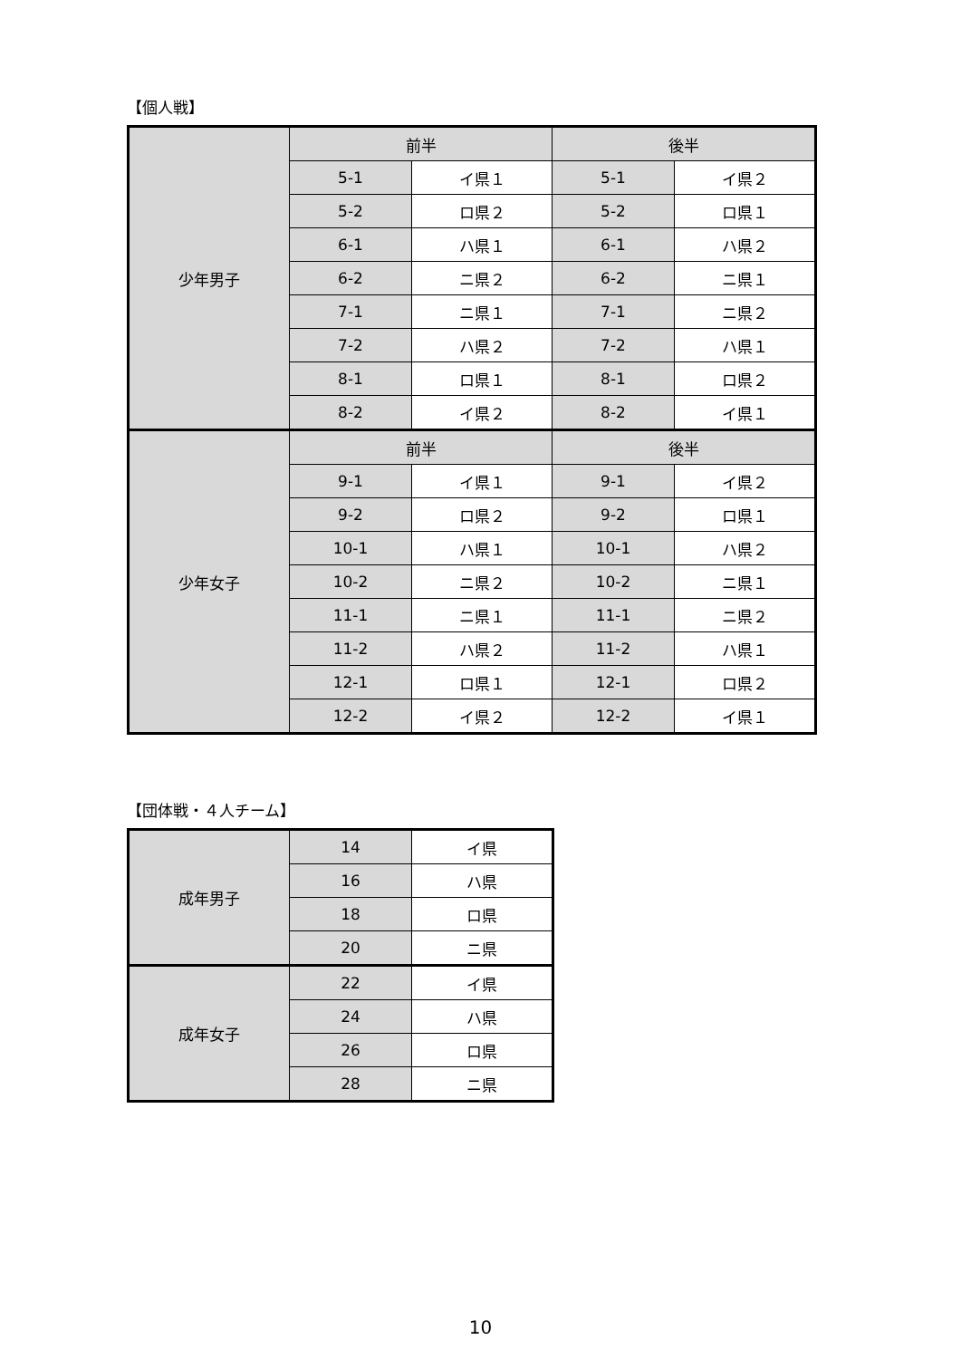【個人戦】
| 少年男子 | 前半 | | 後半 | |
| | 5-1 | イ県１ | 5-1 | イ県２ |
| | 5-2 | ロ県２ | 5-2 | ロ県１ |
| | 6-1 | ハ県１ | 6-1 | ハ県２ |
| | 6-2 | ニ県２ | 6-2 | ニ県１ |
| | 7-1 | ニ県１ | 7-1 | ニ県２ |
| | 7-2 | ハ県２ | 7-2 | ハ県１ |
| | 8-1 | ロ県１ | 8-1 | ロ県２ |
| | 8-2 | イ県２ | 8-2 | イ県１ |
| 少年女子 | 前半 | | 後半 | |
| | 9-1 | イ県１ | 9-1 | イ県２ |
| | 9-2 | ロ県２ | 9-2 | ロ県１ |
| | 10-1 | ハ県１ | 10-1 | ハ県２ |
| | 10-2 | ニ県２ | 10-2 | ニ県１ |
| | 11-1 | ニ県１ | 11-1 | ニ県２ |
| | 11-2 | ハ県２ | 11-2 | ハ県１ |
| | 12-1 | ロ県１ | 12-1 | ロ県２ |
| | 12-2 | イ県２ | 12-2 | イ県１ |
【団体戦・４人チーム】
| 成年男子 | 14 | イ県 |
| | 16 | ハ県 |
| | 18 | ロ県 |
| | 20 | ニ県 |
| 成年女子 | 22 | イ県 |
| | 24 | ハ県 |
| | 26 | ロ県 |
| | 28 | ニ県 |
10